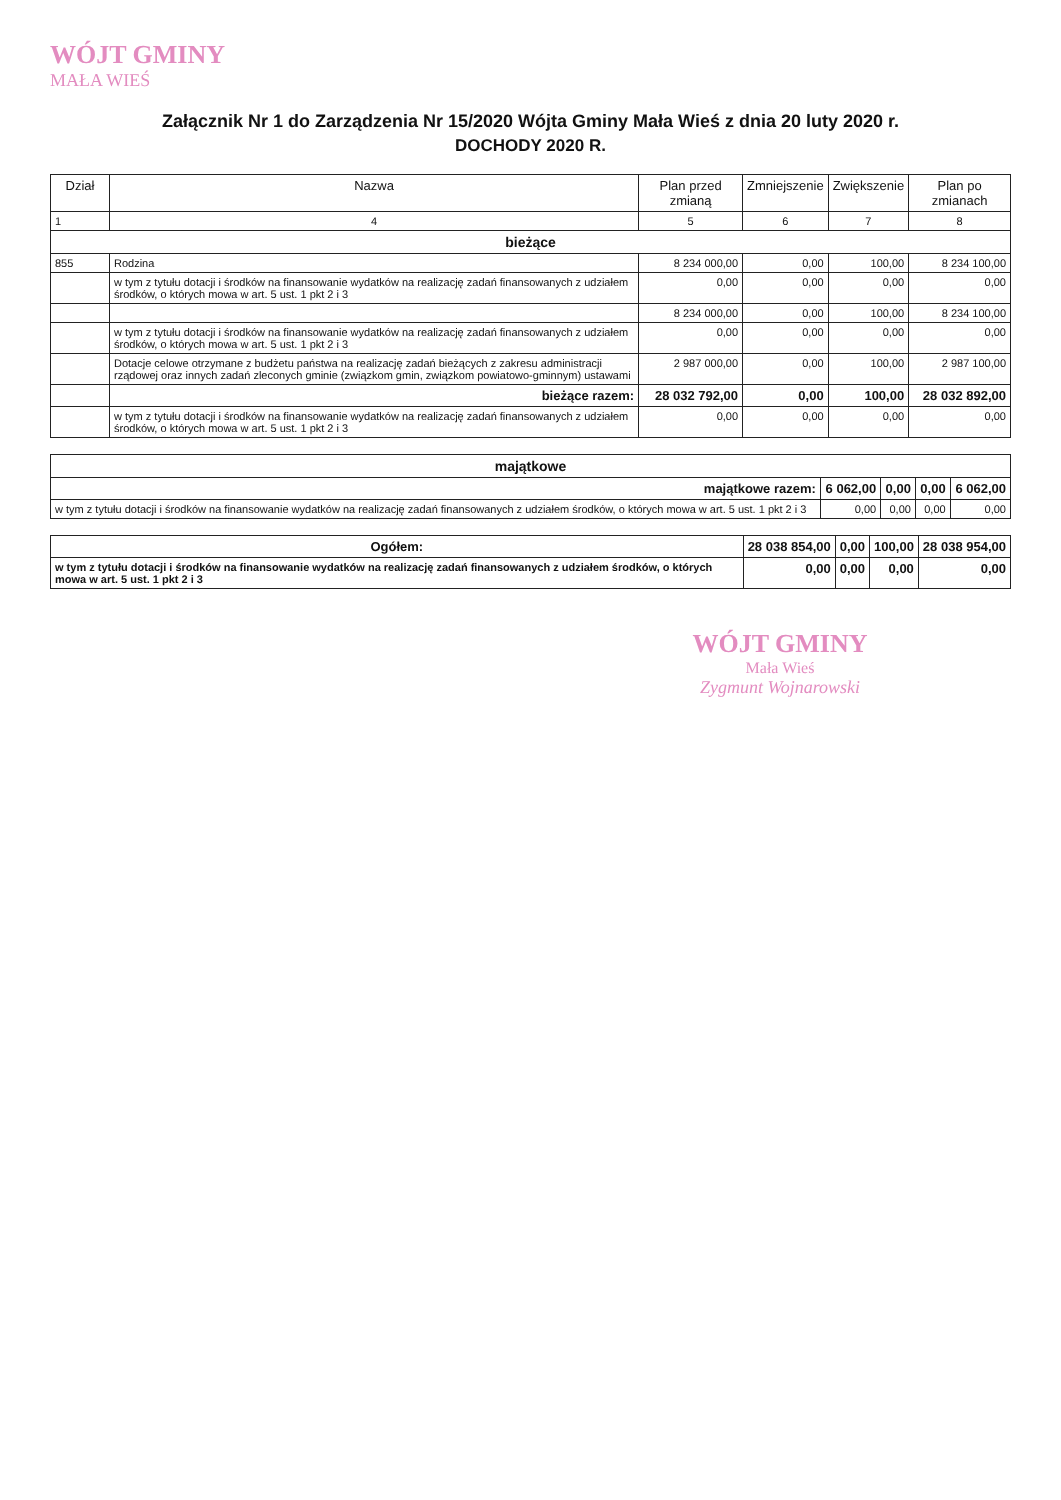WÓJT GMINY
MAŁA WIEŚ
Załącznik Nr 1 do Zarządzenia Nr 15/2020 Wójta Gminy Mała Wieś z dnia 20 luty 2020 r.
DOCHODY 2020 R.
| Dział | Nazwa | Plan przed zmianą | Zmniejszenie | Zwiększenie | Plan po zmianach |
| --- | --- | --- | --- | --- | --- |
| 1 | 4 | 5 | 6 | 7 | 8 |
| bieżące | | | | | |
| 855 | Rodzina | 8 234 000,00 | 0,00 | 100,00 | 8 234 100,00 |
| | w tym z tytułu dotacji i środków na finansowanie wydatków na realizację zadań finansowanych z udziałem środków, o których mowa w art. 5 ust. 1 pkt 2 i 3 | 0,00 | 0,00 | 0,00 | 0,00 |
| | | 8 234 000,00 | 0,00 | 100,00 | 8 234 100,00 |
| | w tym z tytułu dotacji i środków na finansowanie wydatków na realizację zadań finansowanych z udziałem środków, o których mowa w art. 5 ust. 1 pkt 2 i 3 | 0,00 | 0,00 | 0,00 | 0,00 |
| | Dotacje celowe otrzymane z budżetu państwa na realizację zadań bieżących z zakresu administracji rządowej oraz innych zadań zleconych gminie (związkom gmin, związkom powiatowo-gminnym) ustawami | 2 987 000,00 | 0,00 | 100,00 | 2 987 100,00 |
| | bieżące razem: | 28 032 792,00 | 0,00 | 100,00 | 28 032 892,00 |
| | w tym z tytułu dotacji i środków na finansowanie wydatków na realizację zadań finansowanych z udziałem środków, o których mowa w art. 5 ust. 1 pkt 2 i 3 | 0,00 | 0,00 | 0,00 | 0,00 |
| majątkowe | | | | |
| majątkowe razem: | 6 062,00 | 0,00 | 0,00 | 6 062,00 |
| w tym z tytułu dotacji i środków na finansowanie wydatków na realizację zadań finansowanych z udziałem środków, o których mowa w art. 5 ust. 1 pkt 2 i 3 | 0,00 | 0,00 | 0,00 | 0,00 |
| Ogółem: | 28 038 854,00 | 0,00 | 100,00 | 28 038 954,00 |
| w tym z tytułu dotacji i środków na finansowanie wydatków na realizację zadań finansowanych z udziałem środków, o których mowa w art. 5 ust. 1 pkt 2 i 3 | 0,00 | 0,00 | 0,00 | 0,00 |
WÓJT GMINY
Mała Wieś
Zygmunt Wojnarowski